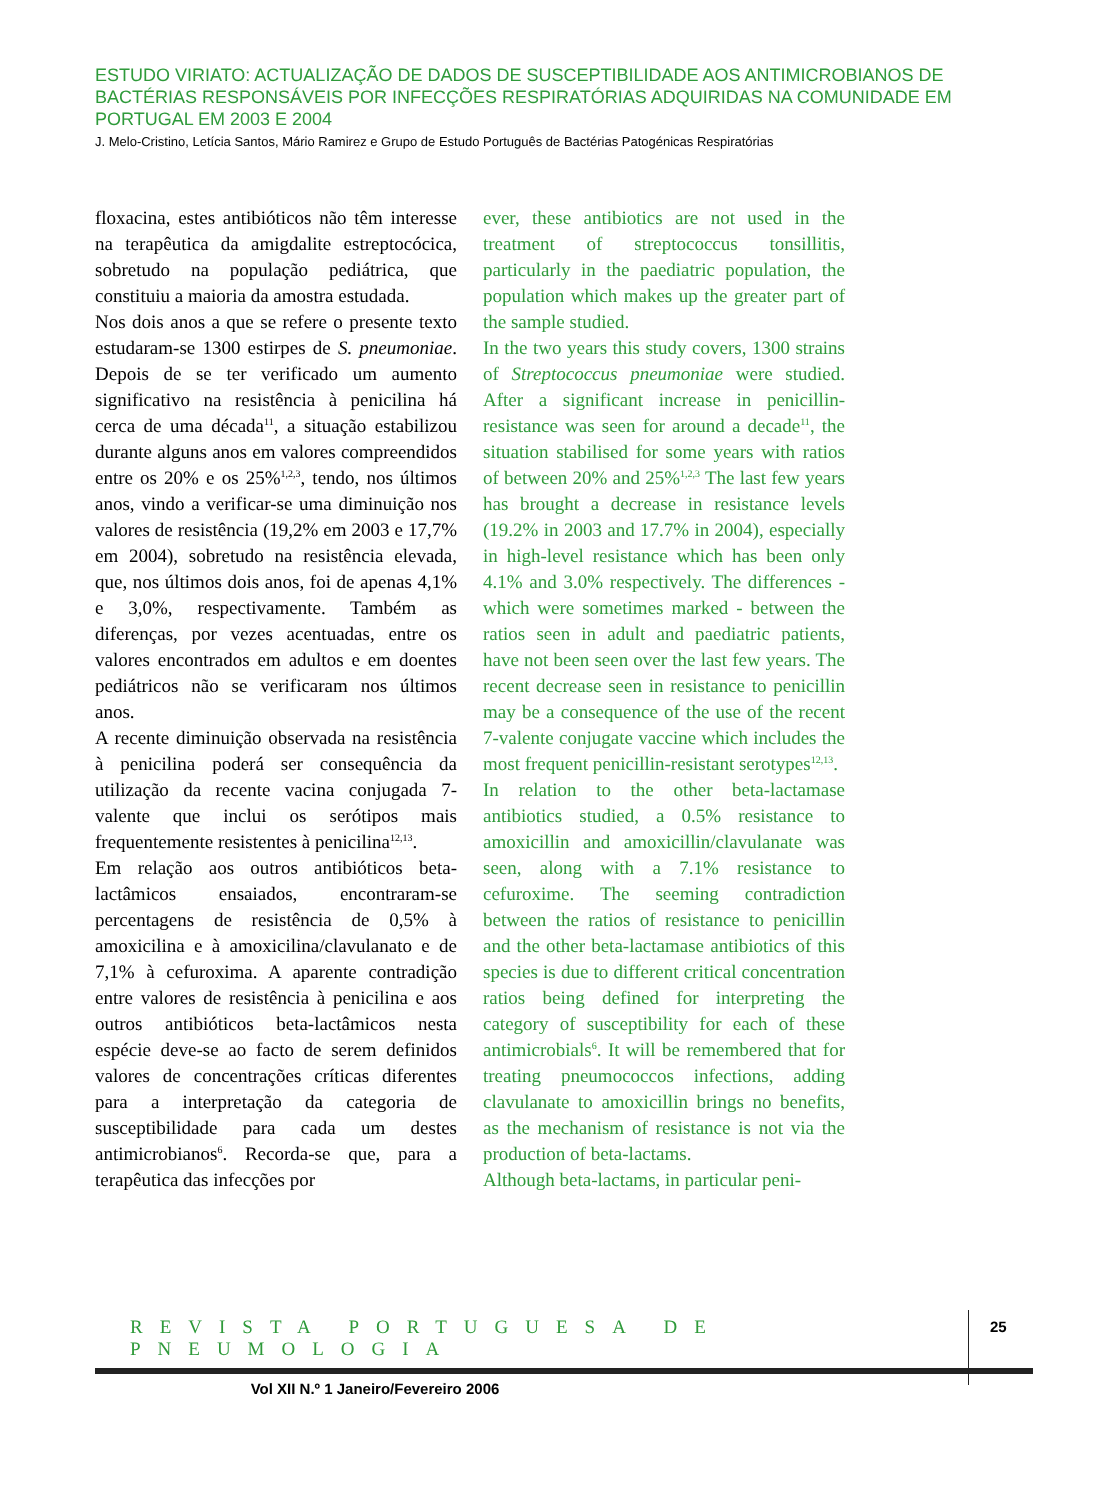ESTUDO VIRIATO: ACTUALIZAÇÃO DE DADOS DE SUSCEPTIBILIDADE AOS ANTIMICROBIANOS DE BACTÉRIAS RESPONSÁVEIS POR INFECÇÕES RESPIRATÓRIAS ADQUIRIDAS NA COMUNIDADE EM PORTUGAL EM 2003 E 2004
J. Melo-Cristino, Letícia Santos, Mário Ramirez e Grupo de Estudo Português de Bactérias Patogénicas Respiratórias
floxacina, estes antibióticos não têm interesse na terapêutica da amigdalite estreptocócica, sobretudo na população pediátrica, que constituiu a maioria da amostra estudada.
Nos dois anos a que se refere o presente texto estudaram-se 1300 estirpes de S. pneumoniae. Depois de se ter verificado um aumento significativo na resistência à penicilina há cerca de uma década<sup>11</sup>, a situação estabilizou durante alguns anos em valores compreendidos entre os 20% e os 25%<sup>1,2,3</sup>, tendo, nos últimos anos, vindo a verificar-se uma diminuição nos valores de resistência (19,2% em 2003 e 17,7% em 2004), sobretudo na resistência elevada, que, nos últimos dois anos, foi de apenas 4,1% e 3,0%, respectivamente. Também as diferenças, por vezes acentuadas, entre os valores encontrados em adultos e em doentes pediátricos não se verificaram nos últimos anos.
A recente diminuição observada na resistência à penicilina poderá ser consequência da utilização da recente vacina conjugada 7-valente que inclui os serótipos mais frequentemente resistentes à penicilina<sup>12,13</sup>.
Em relação aos outros antibióticos beta-lactâmicos ensaiados, encontraram-se percentagens de resistência de 0,5% à amoxicilina e à amoxicilina/clavulanato e de 7,1% à cefuroxima. A aparente contradição entre valores de resistência à penicilina e aos outros antibióticos beta-lactâmicos nesta espécie deve-se ao facto de serem definidos valores de concentrações críticas diferentes para a interpretação da categoria de susceptibilidade para cada um destes antimicrobianos<sup>6</sup>. Recorda-se que, para a terapêutica das infecções por
ever, these antibiotics are not used in the treatment of streptococcus tonsillitis, particularly in the paediatric population, the population which makes up the greater part of the sample studied.
In the two years this study covers, 1300 strains of Streptococcus pneumoniae were studied. After a significant increase in penicillin-resistance was seen for around a decade<sup>11</sup>, the situation stabilised for some years with ratios of between 20% and 25%<sup>1,2,3</sup> The last few years has brought a decrease in resistance levels (19.2% in 2003 and 17.7% in 2004), especially in high-level resistance which has been only 4.1% and 3.0% respectively. The differences - which were sometimes marked - between the ratios seen in adult and paediatric patients, have not been seen over the last few years. The recent decrease seen in resistance to penicillin may be a consequence of the use of the recent 7-valente conjugate vaccine which includes the most frequent penicillin-resistant serotypes<sup>12,13</sup>.
In relation to the other beta-lactamase antibiotics studied, a 0.5% resistance to amoxicillin and amoxicillin/clavulanate was seen, along with a 7.1% resistance to cefuroxime. The seeming contradiction between the ratios of resistance to penicillin and the other beta-lactamase antibiotics of this species is due to different critical concentration ratios being defined for interpreting the category of susceptibility for each of these antimicrobials<sup>6</sup>. It will be remembered that for treating pneumococcos infections, adding clavulanate to amoxicillin brings no benefits, as the mechanism of resistance is not via the production of beta-lactams.
Although beta-lactams, in particular peni-
REVISTA PORTUGUESA DE PNEUMOLOGIA
Vol XII N.º 1 Janeiro/Fevereiro 2006
25